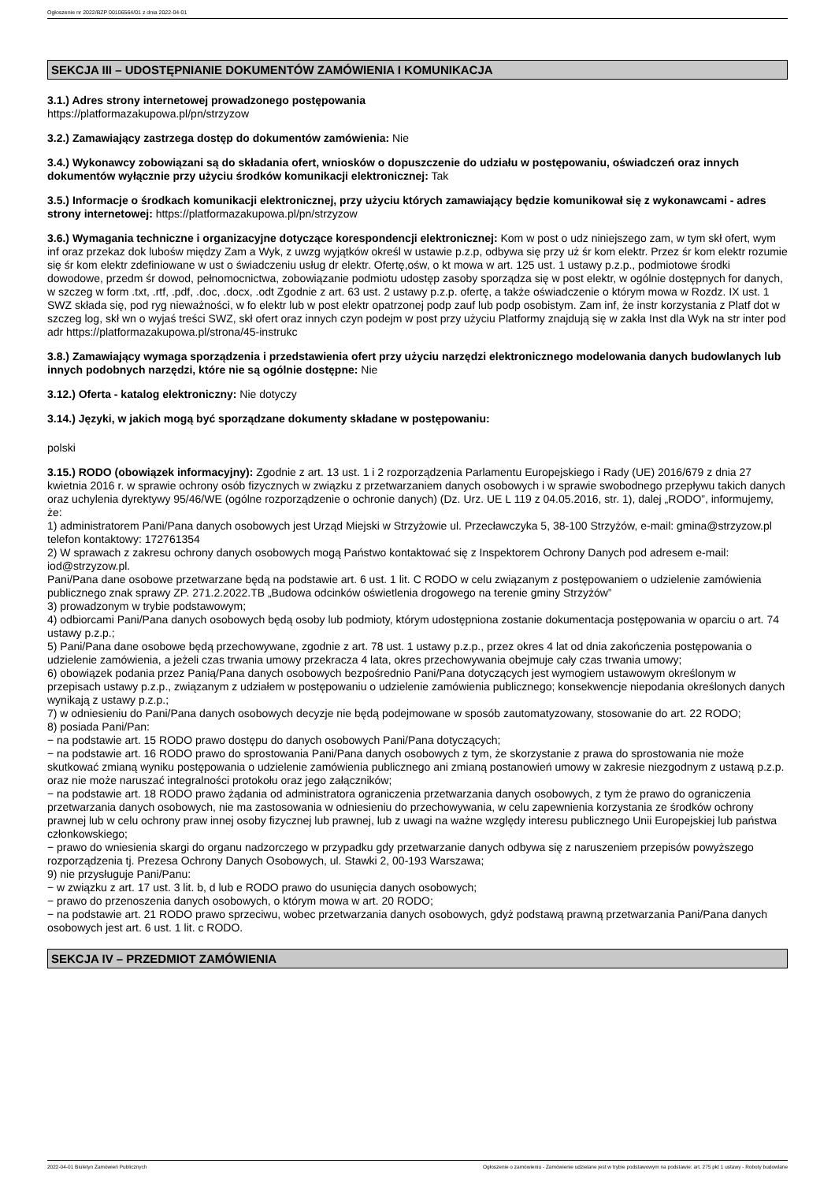Ogłoszenie nr 2022/BZP 00106564/01 z dnia 2022-04-01
SEKCJA III – UDOSTĘPNIANIE DOKUMENTÓW ZAMÓWIENIA I KOMUNIKACJA
3.1.) Adres strony internetowej prowadzonego postępowania
https://platformazakupowa.pl/pn/strzyzow
3.2.) Zamawiający zastrzega dostęp do dokumentów zamówienia: Nie
3.4.) Wykonawcy zobowiązani są do składania ofert, wniosków o dopuszczenie do udziału w postępowaniu, oświadczeń oraz innych dokumentów wyłącznie przy użyciu środków komunikacji elektronicznej: Tak
3.5.) Informacje o środkach komunikacji elektronicznej, przy użyciu których zamawiający będzie komunikował się z wykonawcami - adres strony internetowej: https://platformazakupowa.pl/pn/strzyzow
3.6.) Wymagania techniczne i organizacyjne dotyczące korespondencji elektronicznej: Kom w post o udz niniejszego zam, w tym skł ofert, wym inf oraz przekaz dok lubośw między Zam a Wyk, z uwzg wyjątków określ w ustawie p.z.p, odbywa się przy uż śr kom elektr. Przez śr kom elektr rozumie się śr kom elektr zdefiniowane w ust o świadczeniu usług dr elektr. Ofertę,ośw, o kt mowa w art. 125 ust. 1 ustawy p.z.p., podmiotowe środki dowodowe, przedm śr dowod, pełnomocnictwa, zobowiązanie podmiotu udostęp zasoby sporządza się w post elektr, w ogólnie dostępnych for danych, w szczeg w form .txt, .rtf, .pdf, .doc, .docx, .odt Zgodnie z art. 63 ust. 2 ustawy p.z.p. ofertę, a także oświadczenie o którym mowa w Rozdz. IX ust. 1 SWZ składa się, pod ryg nieważności, w fo elektr lub w post elektr opatrzonej podp zauf lub podp osobistym. Zam inf, że instr korzystania z Platf dot w szczeg log, skł wn o wyjaś treści SWZ, skł ofert oraz innych czyn podejm w post przy użyciu Platformy znajdują się w zakła Inst dla Wyk na str inter pod adr https://platformazakupowa.pl/strona/45-instrukc
3.8.) Zamawiający wymaga sporządzenia i przedstawienia ofert przy użyciu narzędzi elektronicznego modelowania danych budowlanych lub innych podobnych narzędzi, które nie są ogólnie dostępne: Nie
3.12.) Oferta - katalog elektroniczny: Nie dotyczy
3.14.) Języki, w jakich mogą być sporządzane dokumenty składane w postępowaniu:
polski
3.15.) RODO (obowiązek informacyjny): Zgodnie z art. 13 ust. 1 i 2 rozporządzenia Parlamentu Europejskiego i Rady (UE) 2016/679 z dnia 27 kwietnia 2016 r. w sprawie ochrony osób fizycznych w związku z przetwarzaniem danych osobowych i w sprawie swobodnego przepływu takich danych oraz uchylenia dyrektywy 95/46/WE (ogólne rozporządzenie o ochronie danych) (Dz. Urz. UE L 119 z 04.05.2016, str. 1), dalej „RODO”, informujemy, że:
1) administratorem Pani/Pana danych osobowych jest Urząd Miejski w Strzyżowie ul. Przecławczyka 5, 38-100 Strzyżów, e-mail: gmina@strzyzow.pl telefon kontaktowy: 172761354
2) W sprawach z zakresu ochrony danych osobowych mogą Państwo kontaktować się z Inspektorem Ochrony Danych pod adresem e-mail: iod@strzyzow.pl.
Pani/Pana dane osobowe przetwarzane będą na podstawie art. 6 ust. 1 lit. C RODO w celu związanym z postępowaniem o udzielenie zamówienia publicznego znak sprawy ZP. 271.2.2022.TB „Budowa odcinków oświetlenia drogowego na terenie gminy Strzyżów”
3) prowadzonym w trybie podstawowym;
4) odbiorcami Pani/Pana danych osobowych będą osoby lub podmioty, którym udostępniona zostanie dokumentacja postępowania w oparciu o art. 74 ustawy p.z.p.;
5) Pani/Pana dane osobowe będą przechowywane, zgodnie z art. 78 ust. 1 ustawy p.z.p., przez okres 4 lat od dnia zakończenia postępowania o udzielenie zamówienia, a jeżeli czas trwania umowy przekracza 4 lata, okres przechowywania obejmuje cały czas trwania umowy;
6) obowiązek podania przez Panią/Pana danych osobowych bezpośrednio Pani/Pana dotyczących jest wymogiem ustawowym określonym w przepisach ustawy p.z.p., związanym z udziałem w postępowaniu o udzielenie zamówienia publicznego; konsekwencje niepodania określonych danych wynikają z ustawy p.z.p.;
7) w odniesieniu do Pani/Pana danych osobowych decyzje nie będą podejmowane w sposób zautomatyzowany, stosowanie do art. 22 RODO;
8) posiada Pani/Pan:
− na podstawie art. 15 RODO prawo dostępu do danych osobowych Pani/Pana dotyczących;
− na podstawie art. 16 RODO prawo do sprostowania Pani/Pana danych osobowych z tym, że skorzystanie z prawa do sprostowania nie może skutkować zmianą wyniku postępowania o udzielenie zamówienia publicznego ani zmianą postanowień umowy w zakresie niezgodnym z ustawą p.z.p. oraz nie może naruszać integralności protokołu oraz jego załączników;
− na podstawie art. 18 RODO prawo żądania od administratora ograniczenia przetwarzania danych osobowych, z tym że prawo do ograniczenia przetwarzania danych osobowych, nie ma zastosowania w odniesieniu do przechowywania, w celu zapewnienia korzystania ze środków ochrony prawnej lub w celu ochrony praw innej osoby fizycznej lub prawnej, lub z uwagi na ważne względy interesu publicznego Unii Europejskiej lub państwa członkowskiego;
− prawo do wniesienia skargi do organu nadzorczego w przypadku gdy przetwarzanie danych odbywa się z naruszeniem przepisów powyższego rozporządzenia tj. Prezesa Ochrony Danych Osobowych, ul. Stawki 2, 00-193 Warszawa;
9) nie przysługuje Pani/Panu:
− w związku z art. 17 ust. 3 lit. b, d lub e RODO prawo do usunięcia danych osobowych;
− prawo do przenoszenia danych osobowych, o którym mowa w art. 20 RODO;
− na podstawie art. 21 RODO prawo sprzeciwu, wobec przetwarzania danych osobowych, gdyż podstawą prawną przetwarzania Pani/Pana danych osobowych jest art. 6 ust. 1 lit. c RODO.
SEKCJA IV – PRZEDMIOT ZAMÓWIENIA
2022-04-01 Biuletyn Zamówień Publicznych Ogłoszenie o zamówieniu - Zamówienie udzielane jest w trybie podstawowym na podstawie: art. 275 pkt 1 ustawy - Roboty budowlane